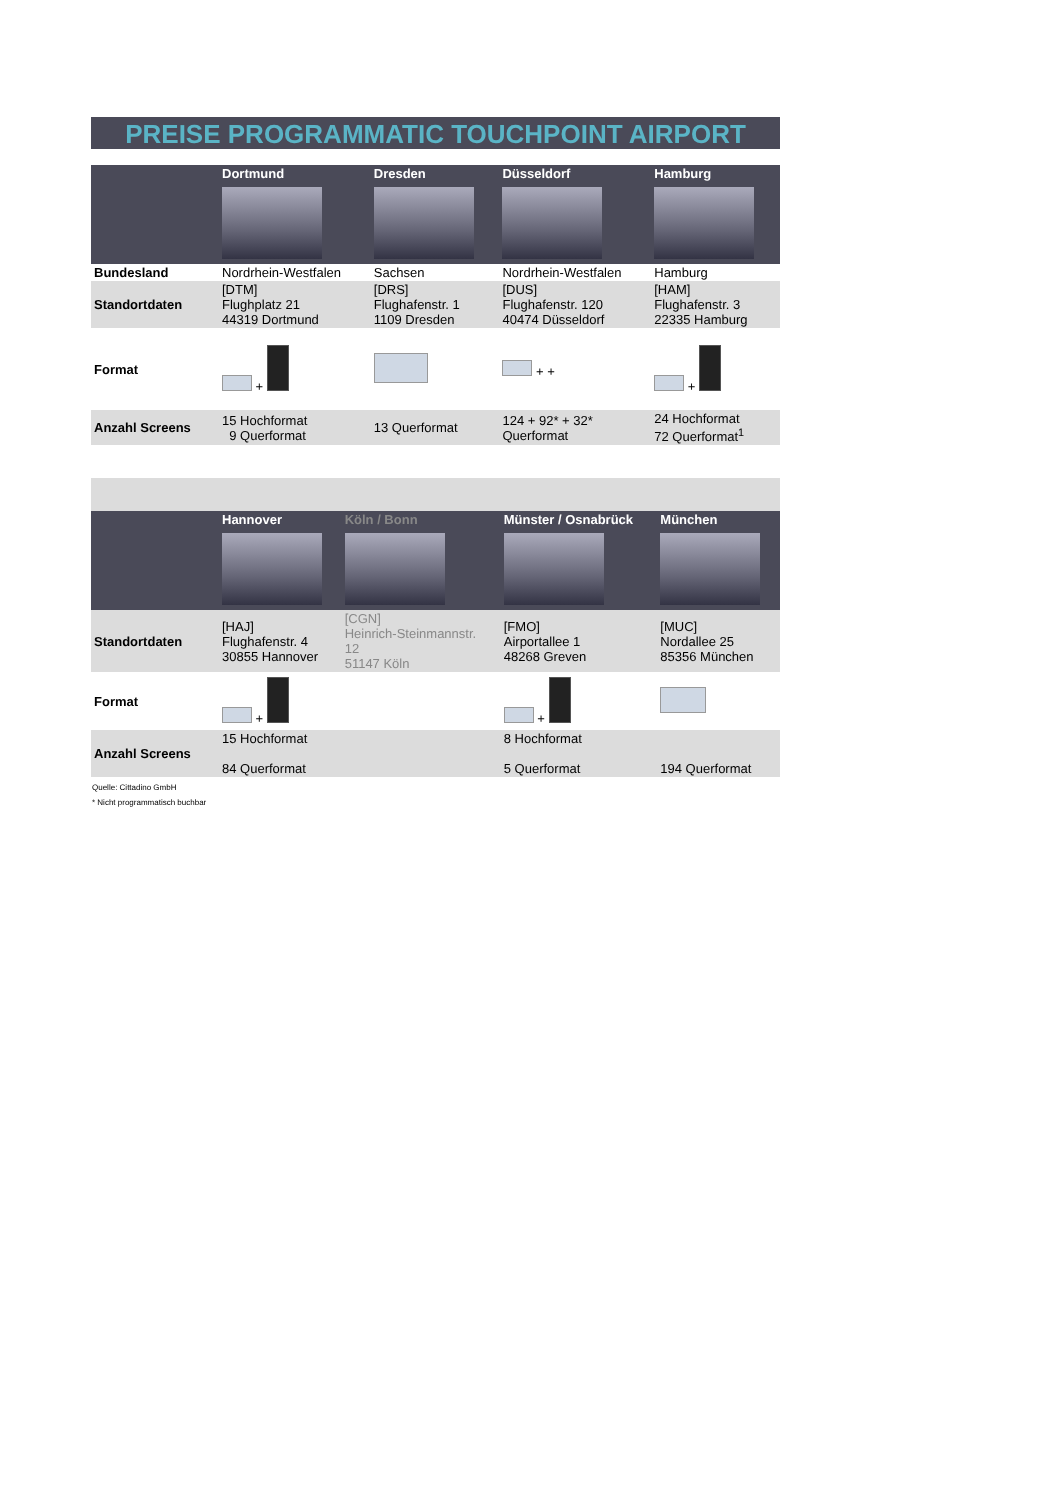PREISE PROGRAMMATIC TOUCHPOINT AIRPORT
| | Dortmund | Dresden | Düsseldorf | Hamburg |
| --- | --- | --- | --- | --- |
| Bundesland | Nordrhein-Westfalen | Sachsen | Nordrhein-Westfalen | Hamburg |
| Standortdaten | [DTM] Flughplatz 21 44319 Dortmund | [DRS] Flughafenstr. 1 1109 Dresden | [DUS] Flughafenstr. 120 40474 Düsseldorf | [HAM] Flughafenstr. 3 22335 Hamburg |
| Format | + | | + + | + |
| Anzahl Screens | 15 Hochformat 9 Querformat | 13 Querformat | 124 + 92* + 32* Querformat | 24 Hochformat 72 Querformat<sup>1</sup> |
| | Hannover | Köln / Bonn | Münster / Osnabrück | München |
| --- | --- | --- | --- | --- |
| Standortdaten | [HAJ] Flughafenstr. 4 30855 Hannover | [CGN] Heinrich-Steinmannstr. 12 51147 Köln | [FMO] Airportallee 1 48268 Greven | [MUC] Nordallee 25 85356 München |
| Format | + | | + | |
| Anzahl Screens | 15 Hochformat 84 Querformat | | 8 Hochformat 5 Querformat | 194 Querformat |
Quelle: Cittadino GmbH
* Nicht programmatisch buchbar